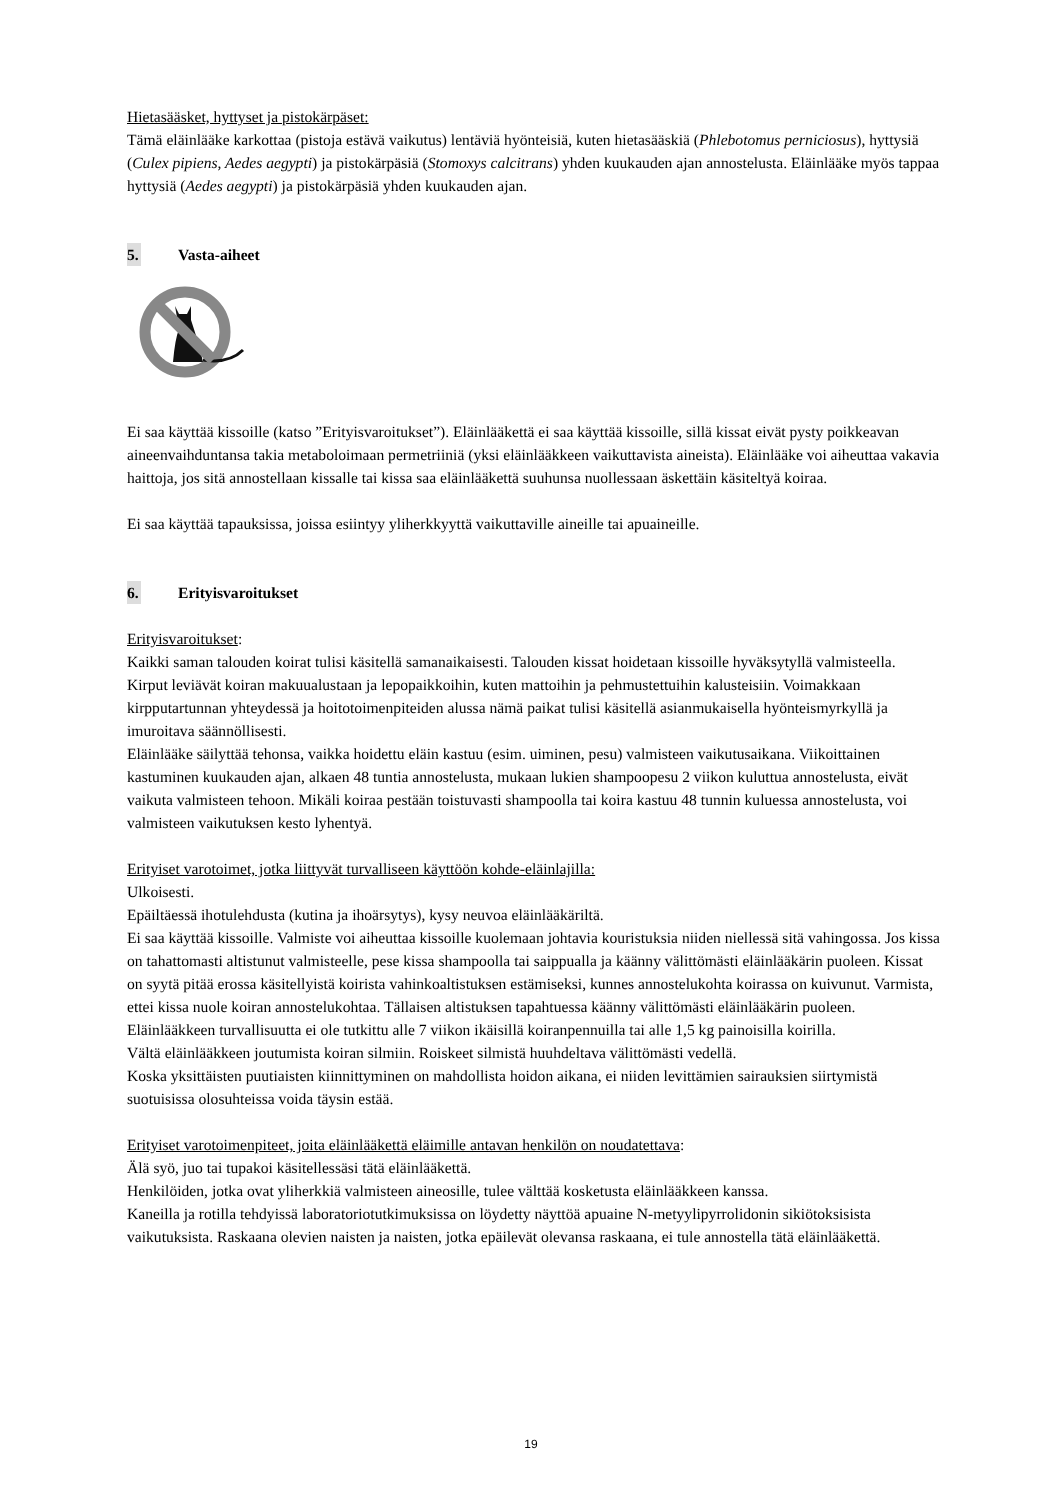Hietasääsket, hyttyset ja pistokärpäset:
Tämä eläinlääke karkottaa (pistoja estävä vaikutus) lentäviä hyönteisiä, kuten hietasääskiä (Phlebotomus perniciosus), hyttysiä (Culex pipiens, Aedes aegypti) ja pistokärpäsiä (Stomoxys calcitrans) yhden kuukauden ajan annostelusta. Eläinlääke myös tappaa hyttysiä (Aedes aegypti) ja pistokärpäsiä yhden kuukauden ajan.
5. Vasta-aiheet
Ei saa käyttää kissoille (katso ”Erityisvaroitukset”). Eläinlääkettä ei saa käyttää kissoille, sillä kissat eivät pysty poikkeavan aineenvaihduntansa takia metaboloimaan permetriiniä (yksi eläinlääkkeen vaikuttavista aineista). Eläinlääke voi aiheuttaa vakavia haittoja, jos sitä annostellaan kissalle tai kissa saa eläinlääkettä suuhunsa nuollessaan äskettäin käsiteltyä koiraa.
Ei saa käyttää tapauksissa, joissa esiintyy yliherkkyyttä vaikuttaville aineille tai apuaineille.
6. Erityisvaroitukset
Erityisvaroitukset:
Kaikki saman talouden koirat tulisi käsitellä samanaikaisesti. Talouden kissat hoidetaan kissoille hyväksytyllä valmisteella.
Kirput leviävät koiran makuualustaan ja lepopaikkoihin, kuten mattoihin ja pehmustettuihin kalusteisiin. Voimakkaan kirpputartunnan yhteydessä ja hoitotoimenpiteiden alussa nämä paikat tulisi käsitellä asianmukaisella hyönteismyrkyllä ja imuroitava säännöllisesti.
Eläinlääke säilyttää tehonsa, vaikka hoidettu eläin kastuu (esim. uiminen, pesu) valmisteen vaikutusaikana. Viikoittainen kastuminen kuukauden ajan, alkaen 48 tuntia annostelusta, mukaan lukien shampoopesu 2 viikon kuluttua annostelusta, eivät vaikuta valmisteen tehoon. Mikäli koiraa pestään toistuvasti shampoolla tai koira kastuu 48 tunnin kuluessa annostelusta, voi valmisteen vaikutuksen kesto lyhentyä.
Erityiset varotoimet, jotka liittyvät turvalliseen käyttöön kohde-eläinlajilla:
Ulkoisesti.
Epäiltäessä ihotulehdusta (kutina ja ihoärsytys), kysy neuvoa eläinlääkäriltä.
Ei saa käyttää kissoille. Valmiste voi aiheuttaa kissoille kuolemaan johtavia kouristuksia niiden niellessä sitä vahingossa. Jos kissa on tahattomasti altistunut valmisteelle, pese kissa shampoolla tai saippualla ja käänny välittömästi eläinlääkärin puoleen. Kissat on syytä pitää erossa käsitellyistä koirista vahinkoaltistuksen estämiseksi, kunnes annostelukohta koirassa on kuivunut. Varmista, ettei kissa nuole koiran annostelukohtaa. Tällaisen altistuksen tapahtuessa käänny välittömästi eläinlääkärin puoleen.
Eläinlääkkeen turvallisuutta ei ole tutkittu alle 7 viikon ikäisillä koiranpennuilla tai alle 1,5 kg painoisilla koirilla.
Vältä eläinlääkkeen joutumista koiran silmiin. Roiskeet silmistä huuhdeltava välittömästi vedellä.
Koska yksittäisten puutiaisten kiinnittyminen on mahdollista hoidon aikana, ei niiden levittämien sairauksien siirtymistä suotuisissa olosuhteissa voida täysin estää.
Erityiset varotoimenpiteet, joita eläinlääkettä eläimille antavan henkilön on noudatettava:
Älä syö, juo tai tupakoi käsitellessäsi tätä eläinlääkettä.
Henkilöiden, jotka ovat yliherkkiä valmisteen aineosille, tulee välttää kosketusta eläinlääkkeen kanssa.
Kaneilla ja rotilla tehdyissä laboratoriotutkimuksissa on löydetty näyttöä apuaine N-metyylipyrrolidonin sikiötoksisista vaikutuksista. Raskaana olevien naisten ja naisten, jotka epäilevät olevansa raskaana, ei tule annostella tätä eläinlääkettä.
19